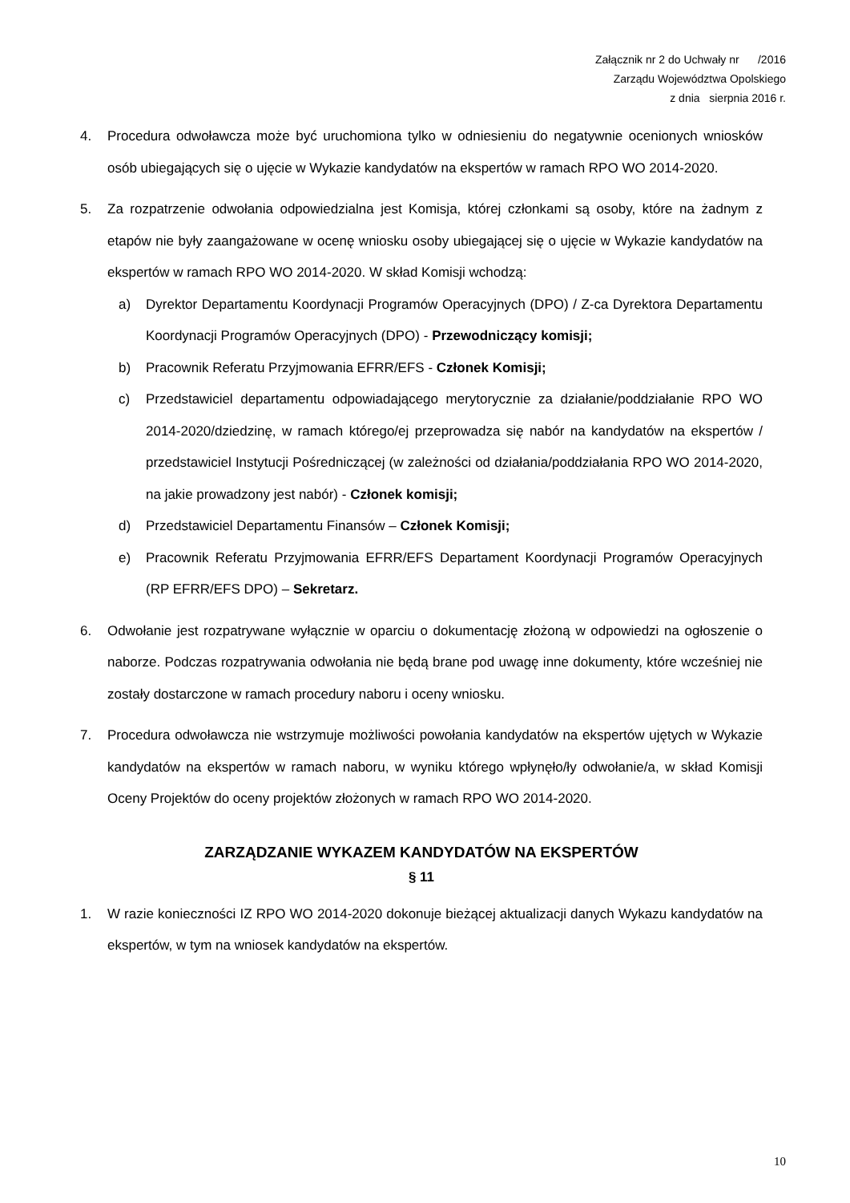Załącznik nr 2 do Uchwały nr /2016
Zarządu Województwa Opolskiego
z dnia sierpnia 2016 r.
4. Procedura odwoławcza może być uruchomiona tylko w odniesieniu do negatywnie ocenionych wniosków osób ubiegających się o ujęcie w Wykazie kandydatów na ekspertów w ramach RPO WO 2014-2020.
5. Za rozpatrzenie odwołania odpowiedzialna jest Komisja, której członkami są osoby, które na żadnym z etapów nie były zaangażowane w ocenę wniosku osoby ubiegającej się o ujęcie w Wykazie kandydatów na ekspertów w ramach RPO WO 2014-2020. W skład Komisji wchodzą:
a) Dyrektor Departamentu Koordynacji Programów Operacyjnych (DPO) / Z-ca Dyrektora Departamentu Koordynacji Programów Operacyjnych (DPO) - Przewodniczący komisji;
b) Pracownik Referatu Przyjmowania EFRR/EFS - Członek Komisji;
c) Przedstawiciel departamentu odpowiadającego merytorycznie za działanie/poddziałanie RPO WO 2014-2020/dziedzinę, w ramach którego/ej przeprowadza się nabór na kandydatów na ekspertów / przedstawiciel Instytucji Pośredniczącej (w zależności od działania/poddziałania RPO WO 2014-2020, na jakie prowadzony jest nabór) - Członek komisji;
d) Przedstawiciel Departamentu Finansów – Członek Komisji;
e) Pracownik Referatu Przyjmowania EFRR/EFS Departament Koordynacji Programów Operacyjnych (RP EFRR/EFS DPO) – Sekretarz.
6. Odwołanie jest rozpatrywane wyłącznie w oparciu o dokumentację złożoną w odpowiedzi na ogłoszenie o naborze. Podczas rozpatrywania odwołania nie będą brane pod uwagę inne dokumenty, które wcześniej nie zostały dostarczone w ramach procedury naboru i oceny wniosku.
7. Procedura odwoławcza nie wstrzymuje możliwości powołania kandydatów na ekspertów ujętych w Wykazie kandydatów na ekspertów w ramach naboru, w wyniku którego wpłynęło/ły odwołanie/a, w skład Komisji Oceny Projektów do oceny projektów złożonych w ramach RPO WO 2014-2020.
ZARZĄDZANIE WYKAZEM KANDYDATÓW NA EKSPERTÓW
§ 11
1. W razie konieczności IZ RPO WO 2014-2020 dokonuje bieżącej aktualizacji danych Wykazu kandydatów na ekspertów, w tym na wniosek kandydatów na ekspertów.
10